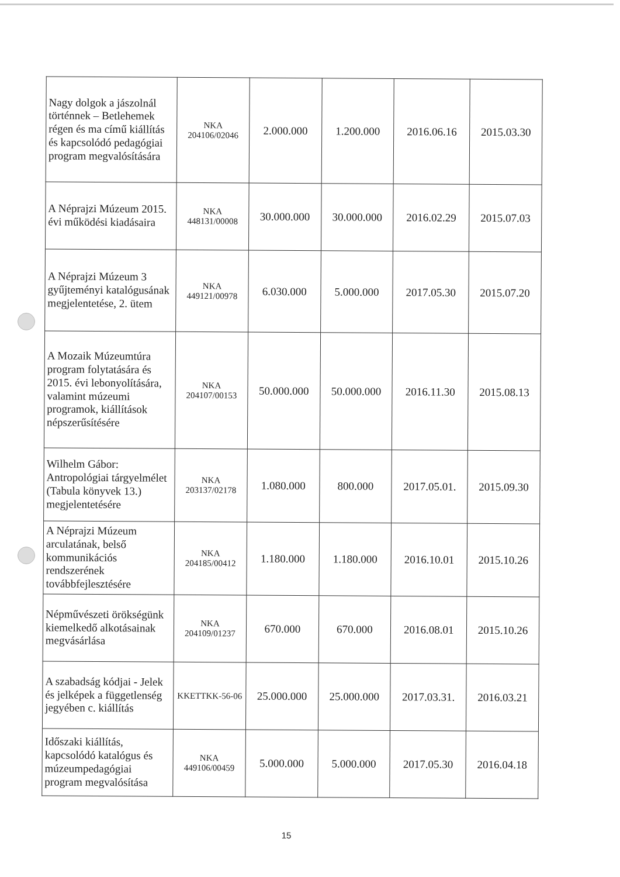| Nagy dolgok a jászolnál történnek – Betlehemek régen és ma című kiállítás és kapcsolódó pedagógiai program megvalósítására | NKA 204106/02046 | 2.000.000 | 1.200.000 | 2016.06.16 | 2015.03.30 |
| A Néprajzi Múzeum 2015. évi működési kiadásaira | NKA 448131/00008 | 30.000.000 | 30.000.000 | 2016.02.29 | 2015.07.03 |
| A Néprajzi Múzeum 3 gyűjteményi katalógusának megjelentetése, 2. ütem | NKA 449121/00978 | 6.030.000 | 5.000.000 | 2017.05.30 | 2015.07.20 |
| A Mozaik Múzeumtúra program folytatására és 2015. évi lebonyolítására, valamint múzeumi programok, kiállítások népszerűsítésére | NKA 204107/00153 | 50.000.000 | 50.000.000 | 2016.11.30 | 2015.08.13 |
| Wilhelm Gábor: Antropológiai tárgyelmélet (Tabula könyvek 13.) megjelentetésére | NKA 203137/02178 | 1.080.000 | 800.000 | 2017.05.01. | 2015.09.30 |
| A Néprajzi Múzeum arculatának, belső kommunikációs rendszerének továbbfejlesztésére | NKA 204185/00412 | 1.180.000 | 1.180.000 | 2016.10.01 | 2015.10.26 |
| Népművészeti örökségünk kiemelkedő alkotásainak megvásárlása | NKA 204109/01237 | 670.000 | 670.000 | 2016.08.01 | 2015.10.26 |
| A szabadság kódjai - Jelek és jelképek a függetlenség jegyében c. kiállítás | KKETTKK-56-06 | 25.000.000 | 25.000.000 | 2017.03.31. | 2016.03.21 |
| Időszaki kiállítás, kapcsolódó katalógus és múzeumpedagógiai program megvalósítása | NKA 449106/00459 | 5.000.000 | 5.000.000 | 2017.05.30 | 2016.04.18 |
15